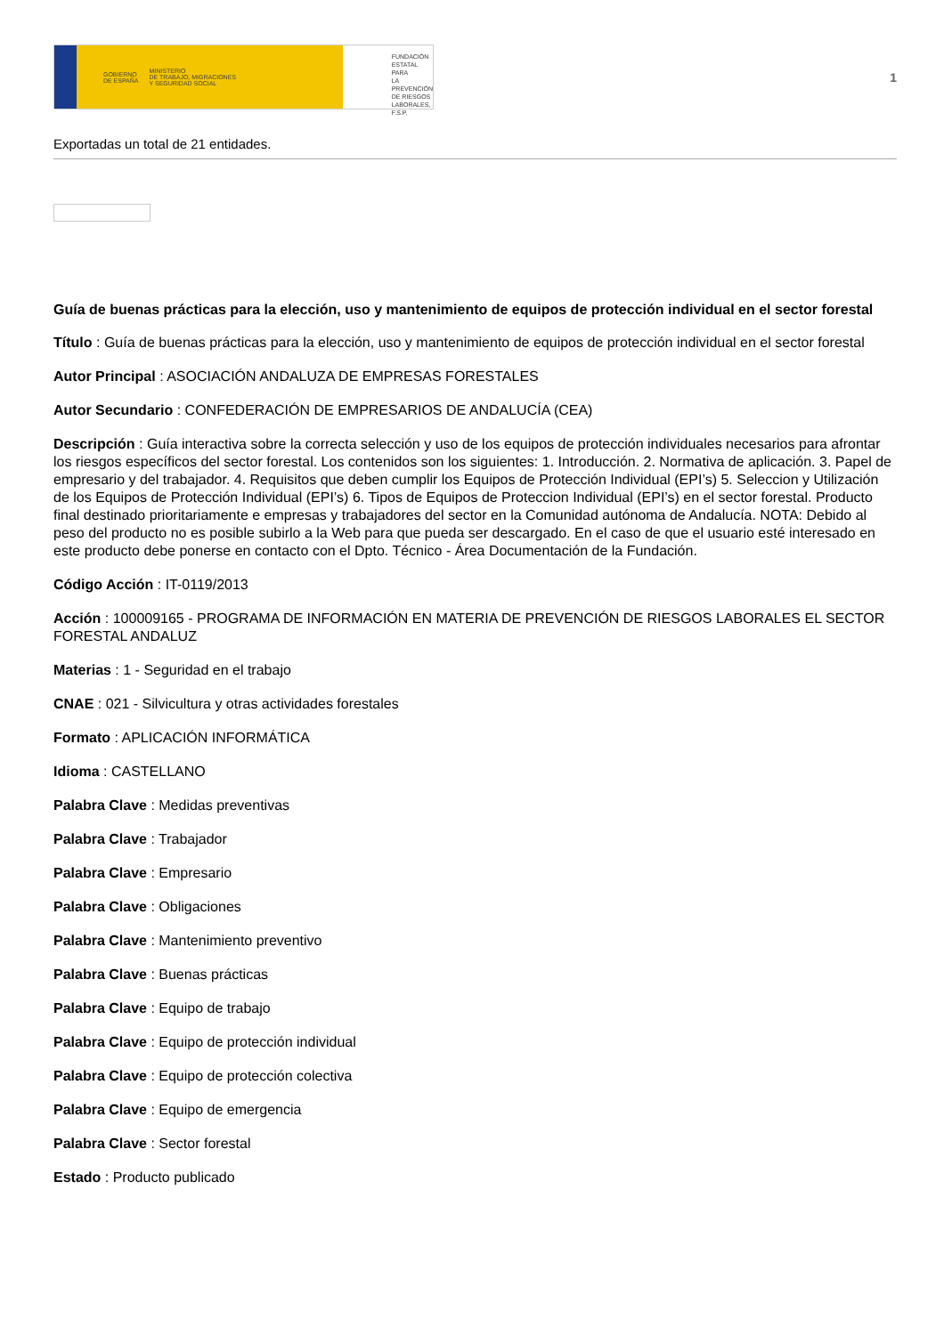GOBIERNO
DE ESPAÑA MINISTERIO
DE TRABAJO, MIGRACIONES
Y SEGURIDAD SOCIAL
FUNDACIÓN
ESTATAL PARA
LA PREVENCIÓN
DE RIESGOS
LABORALES, F.S.P.
1
Exportadas un total de 21 entidades.
Guía de buenas prácticas para la elección, uso y mantenimiento de equipos de protección individual en el sector forestal
Título : Guía de buenas prácticas para la elección, uso y mantenimiento de equipos de protección individual en el sector forestal
Autor Principal : ASOCIACIÓN ANDALUZA DE EMPRESAS FORESTALES
Autor Secundario : CONFEDERACIÓN DE EMPRESARIOS DE ANDALUCÍA (CEA)
Descripción : Guía interactiva sobre la correcta selección y uso de los equipos de protección individuales necesarios para afrontar los riesgos específicos del sector forestal. Los contenidos son los siguientes: 1. Introducción. 2. Normativa de aplicación. 3. Papel de empresario y del trabajador. 4. Requisitos que deben cumplir los Equipos de Protección Individual (EPI’s) 5. Seleccion y Utilización de los Equipos de Protección Individual (EPI’s) 6. Tipos de Equipos de Proteccion Individual (EPI’s) en el sector forestal. Producto final destinado prioritariamente e empresas y trabajadores del sector en la Comunidad autónoma de Andalucía. NOTA: Debido al peso del producto no es posible subirlo a la Web para que pueda ser descargado. En el caso de que el usuario esté interesado en este producto debe ponerse en contacto con el Dpto. Técnico - Área Documentación de la Fundación.
Código Acción : IT-0119/2013
Acción : 100009165 - PROGRAMA DE INFORMACIÓN EN MATERIA DE PREVENCIÓN DE RIESGOS LABORALES EL SECTOR FORESTAL ANDALUZ
Materias : 1 - Seguridad en el trabajo
CNAE : 021 - Silvicultura y otras actividades forestales
Formato : APLICACIÓN INFORMÁTICA
Idioma : CASTELLANO
Palabra Clave : Medidas preventivas
Palabra Clave : Trabajador
Palabra Clave : Empresario
Palabra Clave : Obligaciones
Palabra Clave : Mantenimiento preventivo
Palabra Clave : Buenas prácticas
Palabra Clave : Equipo de trabajo
Palabra Clave : Equipo de protección individual
Palabra Clave : Equipo de protección colectiva
Palabra Clave : Equipo de emergencia
Palabra Clave : Sector forestal
Estado : Producto publicado